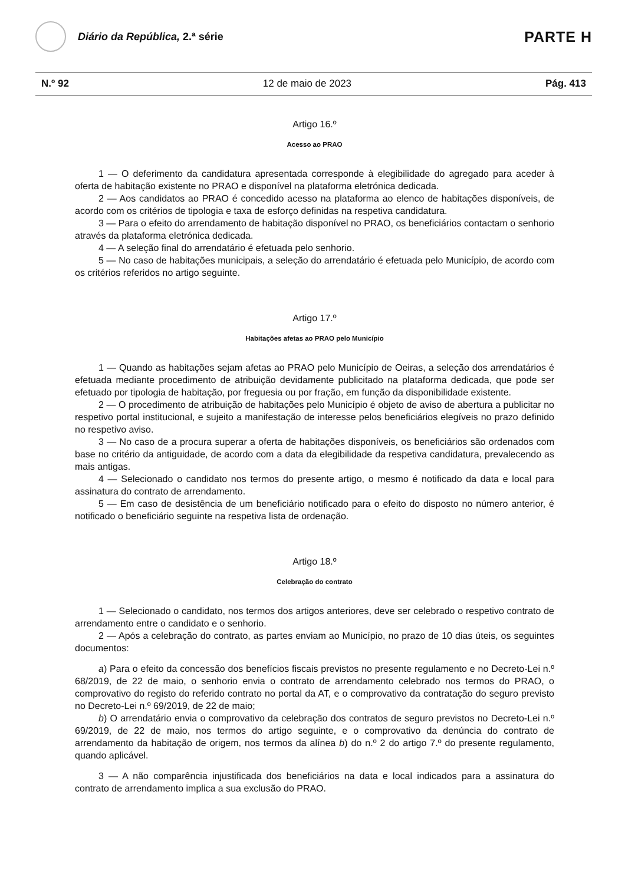Diário da República, 2.ª série
PARTE H
N.º 92 12 de maio de 2023 Pág. 413
Artigo 16.º
Acesso ao PRAO
1 — O deferimento da candidatura apresentada corresponde à elegibilidade do agregado para aceder à oferta de habitação existente no PRAO e disponível na plataforma eletrónica dedicada.
2 — Aos candidatos ao PRAO é concedido acesso na plataforma ao elenco de habitações disponíveis, de acordo com os critérios de tipologia e taxa de esforço definidas na respetiva candidatura.
3 — Para o efeito do arrendamento de habitação disponível no PRAO, os beneficiários contactam o senhorio através da plataforma eletrónica dedicada.
4 — A seleção final do arrendatário é efetuada pelo senhorio.
5 — No caso de habitações municipais, a seleção do arrendatário é efetuada pelo Município, de acordo com os critérios referidos no artigo seguinte.
Artigo 17.º
Habitações afetas ao PRAO pelo Município
1 — Quando as habitações sejam afetas ao PRAO pelo Município de Oeiras, a seleção dos arrendatários é efetuada mediante procedimento de atribuição devidamente publicitado na plataforma dedicada, que pode ser efetuado por tipologia de habitação, por freguesia ou por fração, em função da disponibilidade existente.
2 — O procedimento de atribuição de habitações pelo Município é objeto de aviso de abertura a publicitar no respetivo portal institucional, e sujeito a manifestação de interesse pelos beneficiários elegíveis no prazo definido no respetivo aviso.
3 — No caso de a procura superar a oferta de habitações disponíveis, os beneficiários são ordenados com base no critério da antiguidade, de acordo com a data da elegibilidade da respetiva candidatura, prevalecendo as mais antigas.
4 — Selecionado o candidato nos termos do presente artigo, o mesmo é notificado da data e local para assinatura do contrato de arrendamento.
5 — Em caso de desistência de um beneficiário notificado para o efeito do disposto no número anterior, é notificado o beneficiário seguinte na respetiva lista de ordenação.
Artigo 18.º
Celebração do contrato
1 — Selecionado o candidato, nos termos dos artigos anteriores, deve ser celebrado o respetivo contrato de arrendamento entre o candidato e o senhorio.
2 — Após a celebração do contrato, as partes enviam ao Município, no prazo de 10 dias úteis, os seguintes documentos:
a) Para o efeito da concessão dos benefícios fiscais previstos no presente regulamento e no Decreto-Lei n.º 68/2019, de 22 de maio, o senhorio envia o contrato de arrendamento celebrado nos termos do PRAO, o comprovativo do registo do referido contrato no portal da AT, e o comprovativo da contratação do seguro previsto no Decreto-Lei n.º 69/2019, de 22 de maio;
b) O arrendatário envia o comprovativo da celebração dos contratos de seguro previstos no Decreto-Lei n.º 69/2019, de 22 de maio, nos termos do artigo seguinte, e o comprovativo da denúncia do contrato de arrendamento da habitação de origem, nos termos da alínea b) do n.º 2 do artigo 7.º do presente regulamento, quando aplicável.
3 — A não comparência injustificada dos beneficiários na data e local indicados para a assinatura do contrato de arrendamento implica a sua exclusão do PRAO.